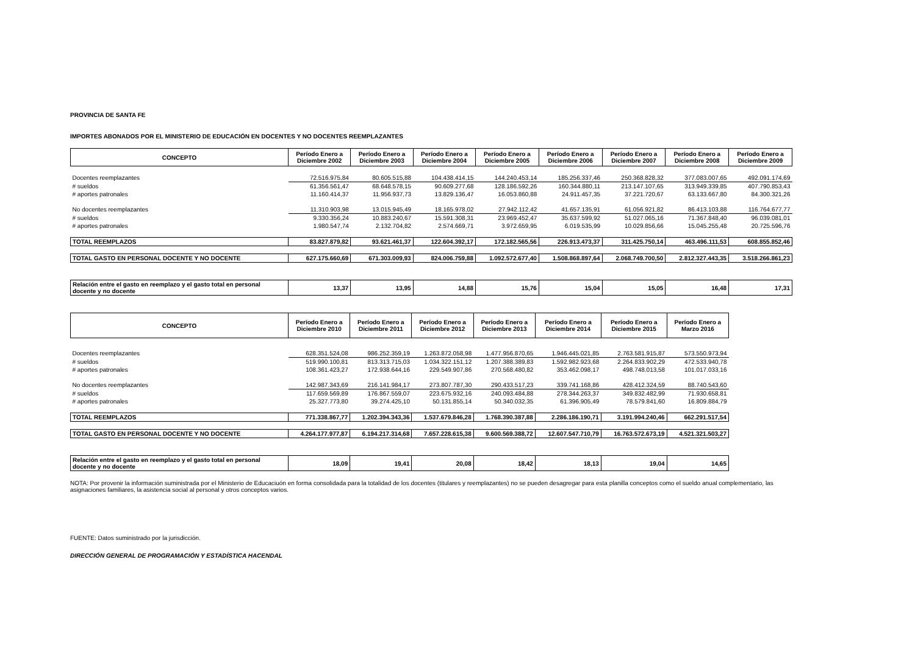PROVINCIA DE SANTA FE
IMPORTES ABONADOS POR EL MINISTERIO DE EDUCACIÓN EN DOCENTES Y NO DOCENTES REEMPLAZANTES
| CONCEPTO | Período Enero a Diciembre 2002 | Período Enero a Diciembre 2003 | Período Enero a Diciembre 2004 | Período Enero a Diciembre 2005 | Período Enero a Diciembre 2006 | Período Enero a Diciembre 2007 | Período Enero a Diciembre 2008 | Período Enero a Diciembre 2009 |
| --- | --- | --- | --- | --- | --- | --- | --- | --- |
| Docentes reemplazantes | 72.516.975,84 | 80.605.515,88 | 104.438.414,15 | 144.240.453,14 | 185.256.337,46 | 250.368.828,32 | 377.083.007,65 | 492.091.174,69 |
| # sueldos | 61.356.561,47 | 68.648.578,15 | 90.609.277,68 | 128.186.592,26 | 160.344.880,11 | 213.147.107,65 | 313.949.339,85 | 407.790.853,43 |
| # aportes patronales | 11.160.414,37 | 11.956.937,73 | 13.829.136,47 | 16.053.860,88 | 24.911.457,35 | 37.221.720,67 | 63.133.667,80 | 84.300.321,26 |
| No docentes reemplazantes | 11.310.903,98 | 13.015.945,49 | 18.165.978,02 | 27.942.112,42 | 41.657.135,91 | 61.056.921,82 | 86.413.103,88 | 116.764.677,77 |
| # sueldos | 9.330.356,24 | 10.883.240,67 | 15.591.308,31 | 23.969.452,47 | 35.637.599,92 | 51.027.065,16 | 71.367.848,40 | 96.039.081,01 |
| # aportes patronales | 1.980.547,74 | 2.132.704,82 | 2.574.669,71 | 3.972.659,95 | 6.019.535,99 | 10.029.856,66 | 15.045.255,48 | 20.725.596,76 |
| TOTAL REEMPLAZOS | 83.827.879,82 | 93.621.461,37 | 122.604.392,17 | 172.182.565,56 | 226.913.473,37 | 311.425.750,14 | 463.496.111,53 | 608.855.852,46 |
| TOTAL GASTO EN PERSONAL DOCENTE Y NO DOCENTE | 627.175.660,69 | 671.303.009,93 | 824.006.759,88 | 1.092.572.677,40 | 1.508.868.897,64 | 2.068.749.700,50 | 2.812.327.443,35 | 3.518.266.861,23 |
| Relación entre el gasto en reemplazo y el gasto total en personal docente y no docente | 13,37 | 13,95 | 14,88 | 15,76 | 15,04 | 15,05 | 16,48 | 17,31 |
| CONCEPTO | Período Enero a Diciembre 2010 | Período Enero a Diciembre 2011 | Período Enero a Diciembre 2012 | Período Enero a Diciembre 2013 | Período Enero a Diciembre 2014 | Período Enero a Diciembre 2015 | Período Enero a Marzo 2016 |
| --- | --- | --- | --- | --- | --- | --- | --- |
| Docentes reemplazantes | 628.351.524,08 | 986.252.359,19 | 1.263.872.058,98 | 1.477.956.870,65 | 1.946.445.021,85 | 2.763.581.915,87 | 573.550.973,94 |
| # sueldos | 519.990.100,81 | 813.313.715,03 | 1.034.322.151,12 | 1.207.388.389,83 | 1.592.982.923,68 | 2.264.833.902,29 | 472.533.940,78 |
| # aportes patronales | 108.361.423,27 | 172.938.644,16 | 229.549.907,86 | 270.568.480,82 | 353.462.098,17 | 498.748.013,58 | 101.017.033,16 |
| No docentes reemplazantes | 142.987.343,69 | 216.141.984,17 | 273.807.787,30 | 290.433.517,23 | 339.741.168,86 | 428.412.324,59 | 88.740.543,60 |
| # sueldos | 117.659.569,89 | 176.867.559,07 | 223.675.932,16 | 240.093.484,88 | 278.344.263,37 | 349.832.482,99 | 71.930.658,81 |
| # aportes patronales | 25.327.773,80 | 39.274.425,10 | 50.131.855,14 | 50.340.032,35 | 61.396.905,49 | 78.579.841,60 | 16.809.884,79 |
| TOTAL REEMPLAZOS | 771.338.867,77 | 1.202.394.343,36 | 1.537.679.846,28 | 1.768.390.387,88 | 2.286.186.190,71 | 3.191.994.240,46 | 662.291.517,54 |
| TOTAL GASTO EN PERSONAL DOCENTE Y NO DOCENTE | 4.264.177.977,87 | 6.194.217.314,68 | 7.657.228.615,38 | 9.600.569.388,72 | 12.607.547.710,79 | 16.763.572.673,19 | 4.521.321.503,27 |
| Relación entre el gasto en reemplazo y el gasto total en personal docente y no docente | 18,09 | 19,41 | 20,08 | 18,42 | 18,13 | 19,04 | 14,65 |
NOTA: Por provenir la información suministrada por el Ministerio de Educaciuón en forma consolidada para la totalidad de los docentes (titulares y reemplazantes) no se pueden desagregar para esta planilla conceptos como el sueldo anual complementario, las asignaciones familiares, la asistencia social al personal y otros conceptos varios.
FUENTE: Datos suministrado por la jurisdicción.
DIRECCIÓN GENERAL DE PROGRAMACIÓN Y ESTADÍSTICA HACENDAL